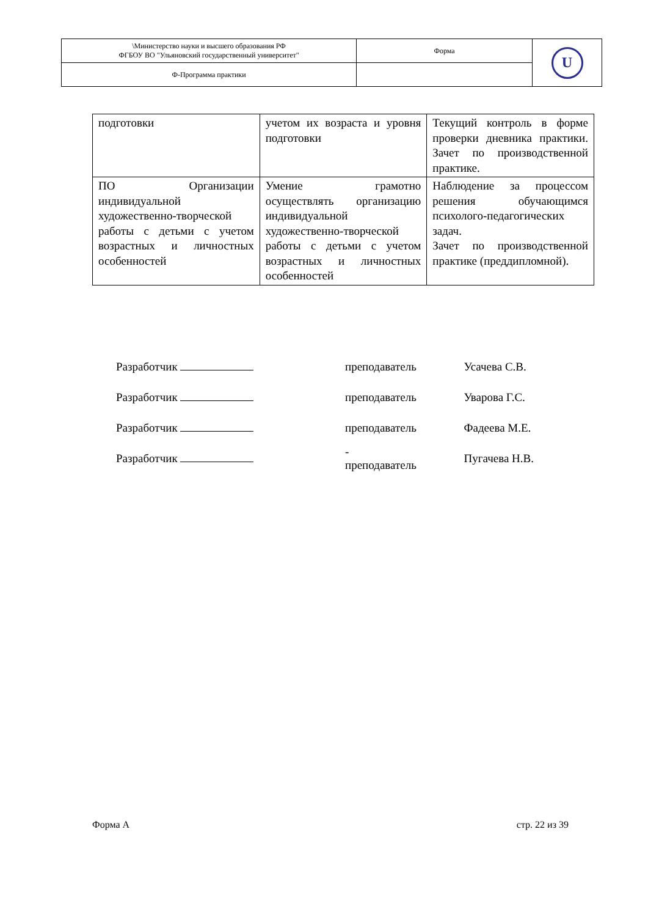| \Министерство науки и высшего образования РФ ФГБОУ ВО "Ульяновский государственный университет" | Форма | U |
| Ф-Программа практики | | |
| подготовки | учетом их возраста и уровня подготовки | Текущий контроль в форме проверки дневника практики. Зачет по производственной практике. |
| ПО Организации индивидуальной художественно-творческой работы с детьми с учетом возрастных и личностных особенностей | Умение грамотно осуществлять организацию индивидуальной художественно-творческой работы с детьми с учетом возрастных и личностных особенностей | Наблюдение за процессом решения обучающимся психолого-педагогических задач. Зачет по производственной практике (преддипломной). |
| Разработчик | преподаватель | Усачева С.В. |
| Разработчик | преподаватель | Уварова Г.С. |
| Разработчик | преподаватель | Фадеева М.Е. |
| Разработчик | - преподаватель | Пугачева Н.В. |
Форма А стр. 22 из 39